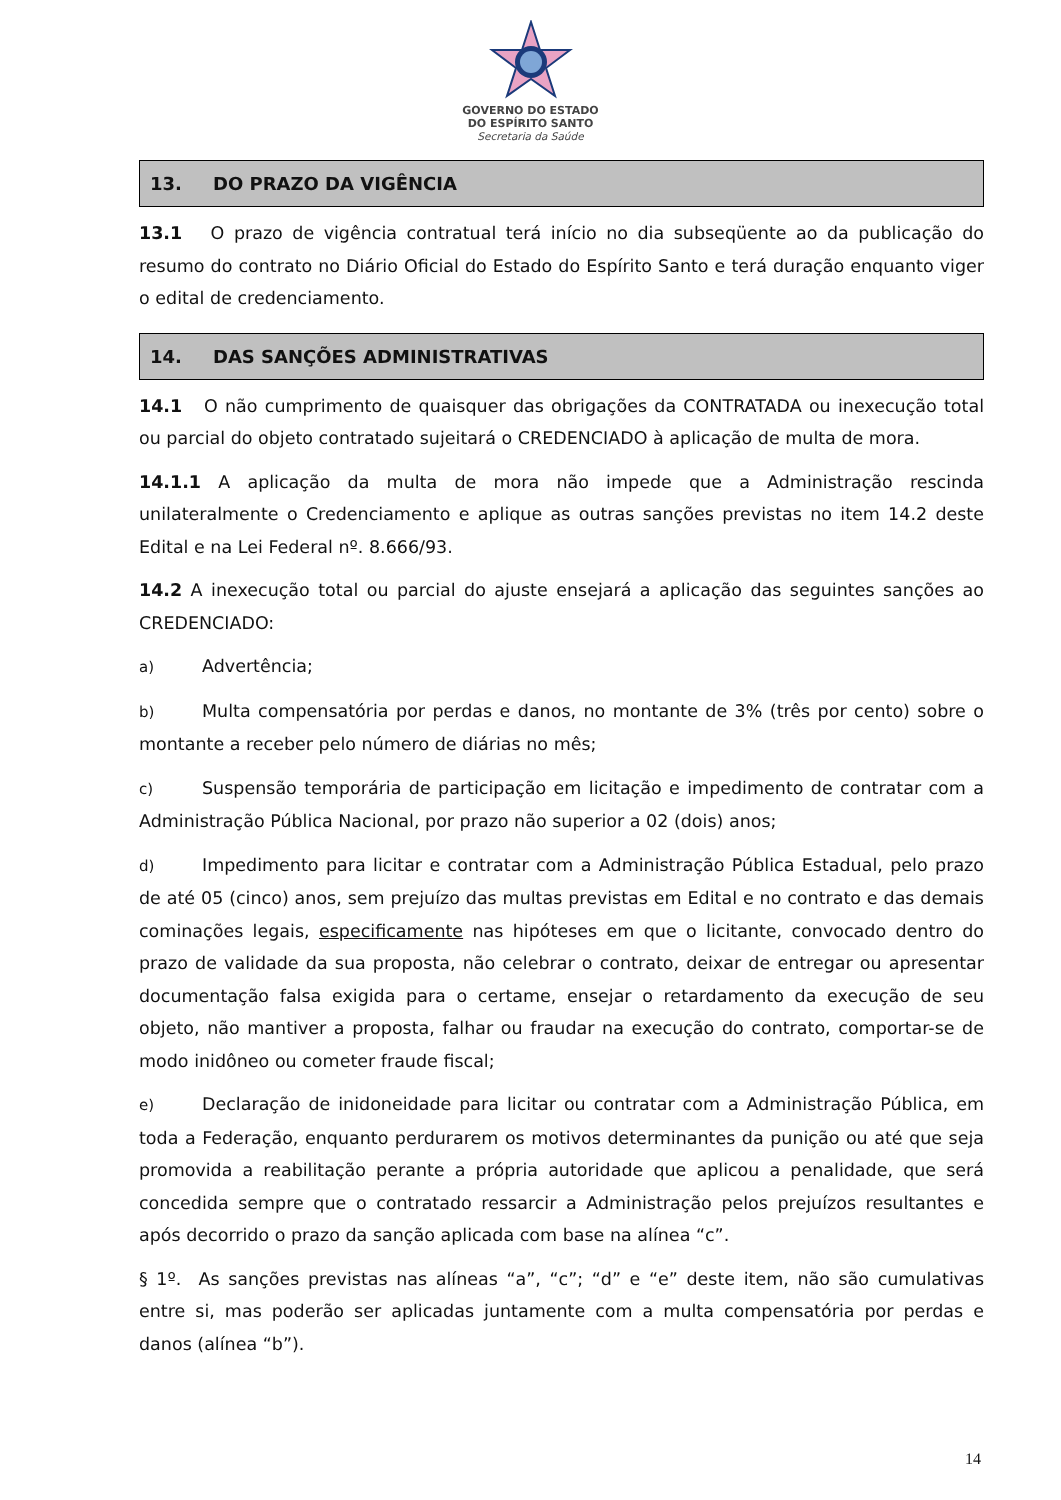GOVERNO DO ESTADO
DO ESPÍRITO SANTO
Secretaria da Saúde
13. DO PRAZO DA VIGÊNCIA
13.1 O prazo de vigência contratual terá início no dia subseqüente ao da publicação do resumo do contrato no Diário Oficial do Estado do Espírito Santo e terá duração enquanto viger o edital de credenciamento.
14. DAS SANÇÕES ADMINISTRATIVAS
14.1 O não cumprimento de quaisquer das obrigações da CONTRATADA ou inexecução total ou parcial do objeto contratado sujeitará o CREDENCIADO à aplicação de multa de mora.
14.1.1 A aplicação da multa de mora não impede que a Administração rescinda unilateralmente o Credenciamento e aplique as outras sanções previstas no item 14.2 deste Edital e na Lei Federal nº. 8.666/93.
14.2 A inexecução total ou parcial do ajuste ensejará a aplicação das seguintes sanções ao CREDENCIADO:
a) Advertência;
b) Multa compensatória por perdas e danos, no montante de 3% (três por cento) sobre o montante a receber pelo número de diárias no mês;
c) Suspensão temporária de participação em licitação e impedimento de contratar com a Administração Pública Nacional, por prazo não superior a 02 (dois) anos;
d) Impedimento para licitar e contratar com a Administração Pública Estadual, pelo prazo de até 05 (cinco) anos, sem prejuízo das multas previstas em Edital e no contrato e das demais cominações legais, especificamente nas hipóteses em que o licitante, convocado dentro do prazo de validade da sua proposta, não celebrar o contrato, deixar de entregar ou apresentar documentação falsa exigida para o certame, ensejar o retardamento da execução de seu objeto, não mantiver a proposta, falhar ou fraudar na execução do contrato, comportar-se de modo inidôneo ou cometer fraude fiscal;
e) Declaração de inidoneidade para licitar ou contratar com a Administração Pública, em toda a Federação, enquanto perdurarem os motivos determinantes da punição ou até que seja promovida a reabilitação perante a própria autoridade que aplicou a penalidade, que será concedida sempre que o contratado ressarcir a Administração pelos prejuízos resultantes e após decorrido o prazo da sanção aplicada com base na alínea “c”.
§ 1º. As sanções previstas nas alíneas “a”, “c”; “d” e “e” deste item, não são cumulativas entre si, mas poderão ser aplicadas juntamente com a multa compensatória por perdas e danos (alínea “b”).
14